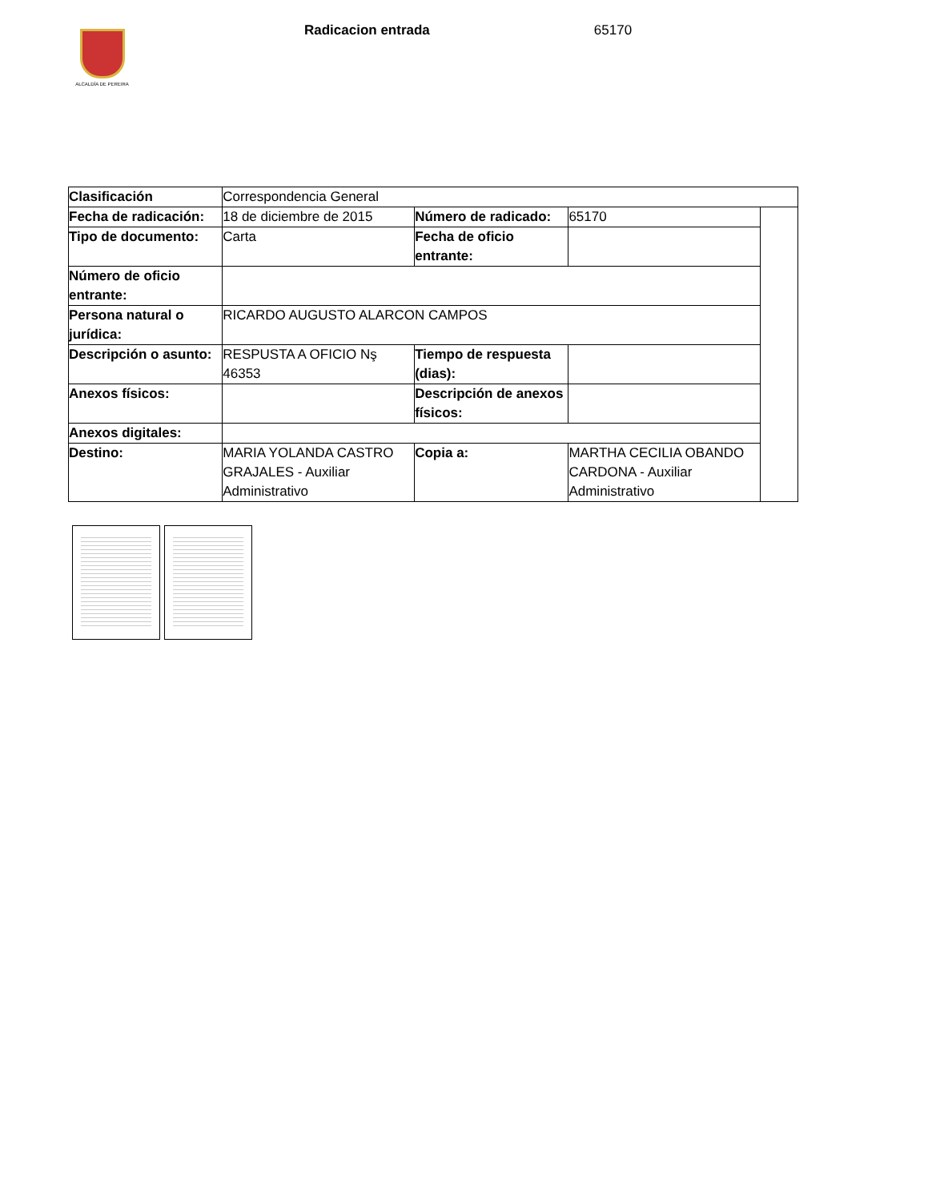ALCALDÍA DE PEREIRA
Radicacion entrada 65170
| Clasificación | Correspondencia General | | | |
| Fecha de radicación: | 18 de diciembre de 2015 | Número de radicado: | 65170 | |
| Tipo de documento: | Carta | Fecha de oficio entrante: | | |
| Número de oficio entrante: | | | | |
| Persona natural o jurídica: | RICARDO AUGUSTO ALARCON CAMPOS | | | |
| Descripción o asunto: | RESPUSTA A OFICIO Nş 46353 | Tiempo de respuesta (dias): | | |
| Anexos físicos: | | Descripción de anexos físicos: | | |
| Anexos digitales: | | | | |
| Destino: | MARIA YOLANDA CASTRO GRAJALES - Auxiliar Administrativo | Copia a: | MARTHA CECILIA OBANDO CARDONA - Auxiliar Administrativo | |